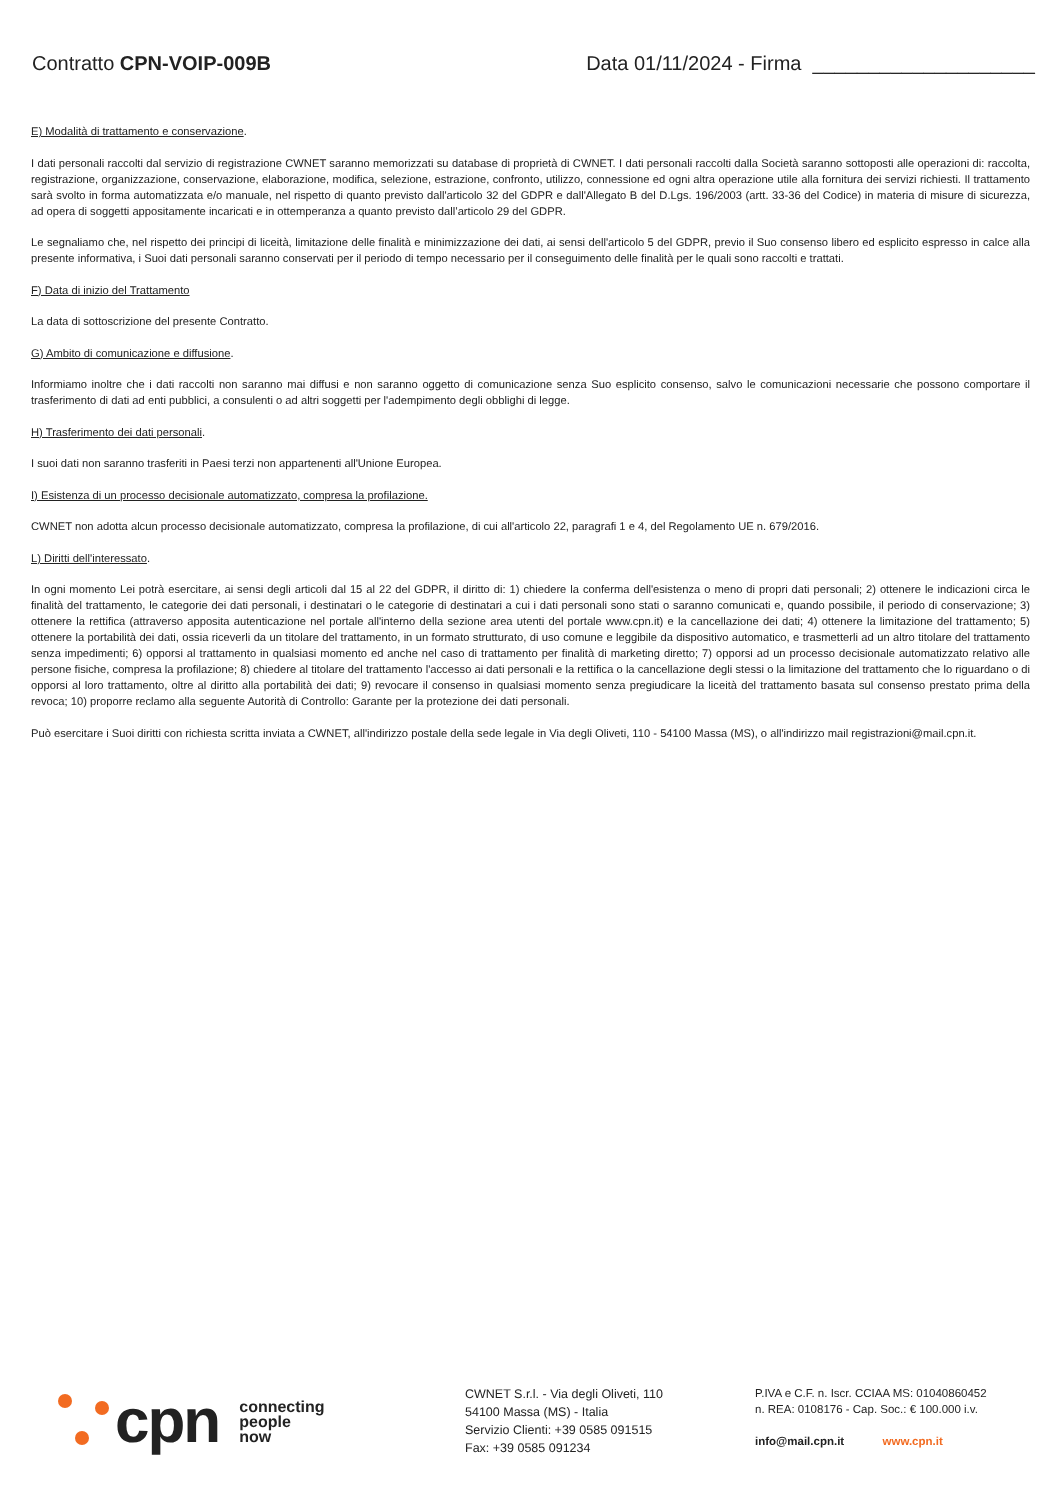Contratto CPN-VOIP-009B Data 01/11/2024 - Firma ____________________
E) Modalità di trattamento e conservazione.
I dati personali raccolti dal servizio di registrazione CWNET saranno memorizzati su database di proprietà di CWNET. I dati personali raccolti dalla Società saranno sottoposti alle operazioni di: raccolta, registrazione, organizzazione, conservazione, elaborazione, modifica, selezione, estrazione, confronto, utilizzo, connessione ed ogni altra operazione utile alla fornitura dei servizi richiesti. Il trattamento sarà svolto in forma automatizzata e/o manuale, nel rispetto di quanto previsto dall'articolo 32 del GDPR e dall'Allegato B del D.Lgs. 196/2003 (artt. 33-36 del Codice) in materia di misure di sicurezza, ad opera di soggetti appositamente incaricati e in ottemperanza a quanto previsto dall’articolo 29 del GDPR.
Le segnaliamo che, nel rispetto dei principi di liceità, limitazione delle finalità e minimizzazione dei dati, ai sensi dell'articolo 5 del GDPR, previo il Suo consenso libero ed esplicito espresso in calce alla presente informativa, i Suoi dati personali saranno conservati per il periodo di tempo necessario per il conseguimento delle finalità per le quali sono raccolti e trattati.
F) Data di inizio del Trattamento
La data di sottoscrizione del presente Contratto.
G) Ambito di comunicazione e diffusione.
Informiamo inoltre che i dati raccolti non saranno mai diffusi e non saranno oggetto di comunicazione senza Suo esplicito consenso, salvo le comunicazioni necessarie che possono comportare il trasferimento di dati ad enti pubblici, a consulenti o ad altri soggetti per l'adempimento degli obblighi di legge.
H) Trasferimento dei dati personali.
I suoi dati non saranno trasferiti in Paesi terzi non appartenenti all'Unione Europea.
I) Esistenza di un processo decisionale automatizzato, compresa la profilazione.
CWNET non adotta alcun processo decisionale automatizzato, compresa la profilazione, di cui all'articolo 22, paragrafi 1 e 4, del Regolamento UE n. 679/2016.
L) Diritti dell'interessato.
In ogni momento Lei potrà esercitare, ai sensi degli articoli dal 15 al 22 del GDPR, il diritto di: 1) chiedere la conferma dell'esistenza o meno di propri dati personali; 2) ottenere le indicazioni circa le finalità del trattamento, le categorie dei dati personali, i destinatari o le categorie di destinatari a cui i dati personali sono stati o saranno comunicati e, quando possibile, il periodo di conservazione; 3) ottenere la rettifica (attraverso apposita autenticazione nel portale all'interno della sezione area utenti del portale www.cpn.it) e la cancellazione dei dati; 4) ottenere la limitazione del trattamento; 5) ottenere la portabilità dei dati, ossia riceverli da un titolare del trattamento, in un formato strutturato, di uso comune e leggibile da dispositivo automatico, e trasmetterli ad un altro titolare del trattamento senza impedimenti; 6) opporsi al trattamento in qualsiasi momento ed anche nel caso di trattamento per finalità di marketing diretto; 7) opporsi ad un processo decisionale automatizzato relativo alle persone fisiche, compresa la profilazione; 8) chiedere al titolare del trattamento l'accesso ai dati personali e la rettifica o la cancellazione degli stessi o la limitazione del trattamento che lo riguardano o di opporsi al loro trattamento, oltre al diritto alla portabilità dei dati; 9) revocare il consenso in qualsiasi momento senza pregiudicare la liceità del trattamento basata sul consenso prestato prima della revoca; 10) proporre reclamo alla seguente Autorità di Controllo: Garante per la protezione dei dati personali.
Può esercitare i Suoi diritti con richiesta scritta inviata a CWNET, all'indirizzo postale della sede legale in Via degli Oliveti, 110 - 54100 Massa (MS), o all'indirizzo mail registrazioni@mail.cpn.it.
cpn connecting
people
now
CWNET S.r.l. - Via degli Oliveti, 110
54100 Massa (MS) - Italia
Servizio Clienti: +39 0585 091515
Fax: +39 0585 091234
P.IVA e C.F. n. Iscr. CCIAA MS: 01040860452
n. REA: 0108176 - Cap. Soc.: € 100.000 i.v.
info@mail.cpn.it www.cpn.it